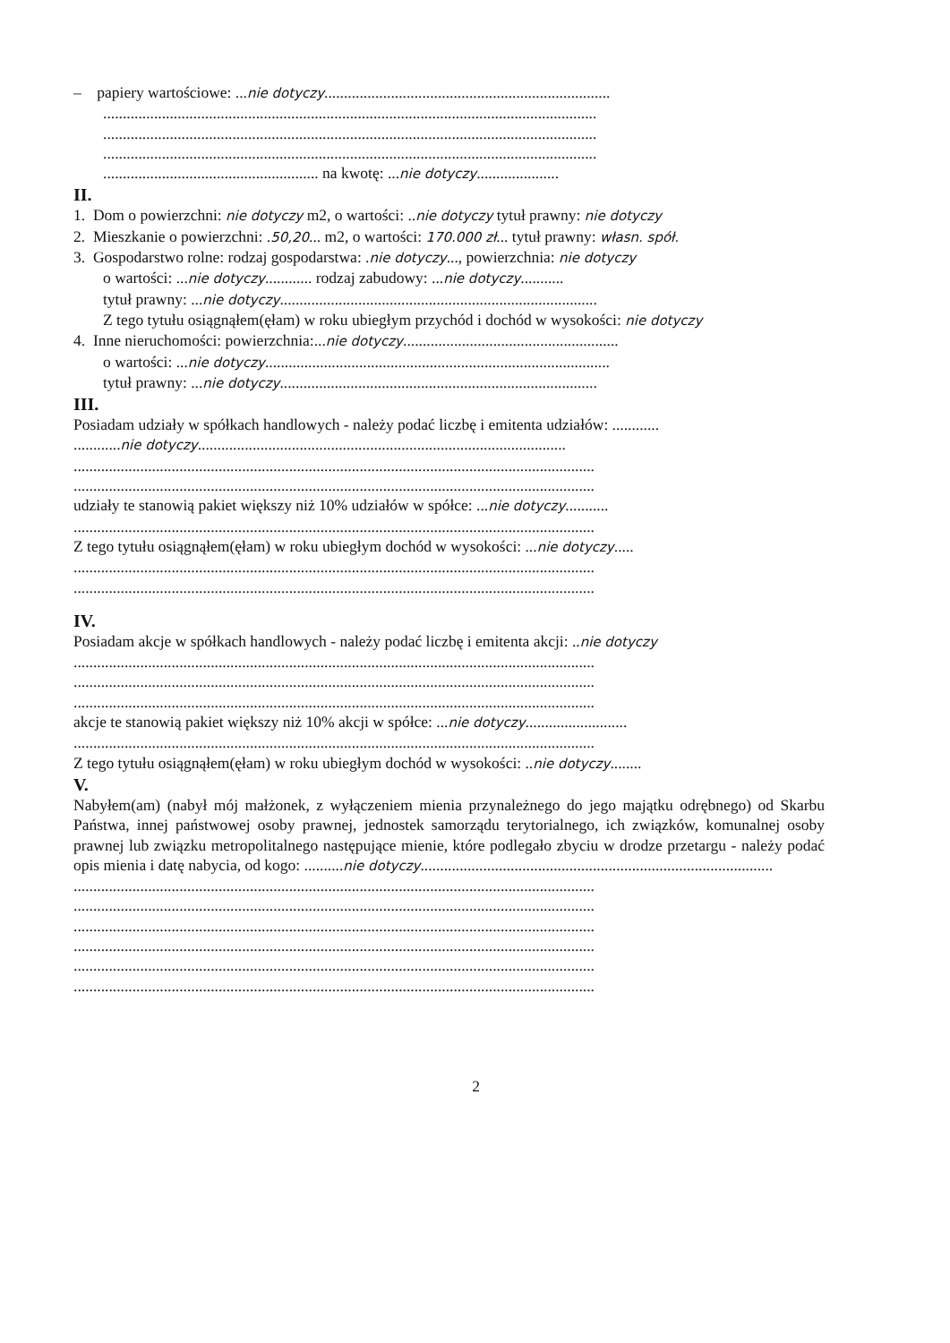– papiery wartościowe: ...nie dotyczy.........................................................................
..............................................................................................................................
..............................................................................................................................
..............................................................................................................................
....................................................... na kwotę: ...nie dotyczy.....................
II.
1. Dom o powierzchni: nie dotyczy m2, o wartości: ..nie dotyczy tytuł prawny: nie dotyczy
2. Mieszkanie o powierzchni: .50,20... m2, o wartości: 170.000 zł... tytuł prawny: własn. spół.
3. Gospodarstwo rolne: rodzaj gospodarstwa: .nie dotyczy..., powierzchnia: nie dotyczy
o wartości: ...nie dotyczy............ rodzaj zabudowy: ...nie dotyczy...........
tytuł prawny: ...nie dotyczy.................................................................................
Z tego tytułu osiągnąłem(ęłam) w roku ubiegłym przychód i dochód w wysokości: nie dotyczy
4. Inne nieruchomości: powierzchnia:...nie dotyczy.......................................................
o wartości: ...nie dotyczy........................................................................................
tytuł prawny: ...nie dotyczy.................................................................................
III.
Posiadam udziały w spółkach handlowych - należy podać liczbę i emitenta udziałów: ............
............nie dotyczy..............................................................................................
.....................................................................................................................................
.....................................................................................................................................
udziały te stanowią pakiet większy niż 10% udziałów w spółce: ...nie dotyczy...........
.....................................................................................................................................
Z tego tytułu osiągnąłem(ęłam) w roku ubiegłym dochód w wysokości: ...nie dotyczy.....
.....................................................................................................................................
.....................................................................................................................................
IV.
Posiadam akcje w spółkach handlowych - należy podać liczbę i emitenta akcji: ..nie dotyczy
.....................................................................................................................................
.....................................................................................................................................
.....................................................................................................................................
akcje te stanowią pakiet większy niż 10% akcji w spółce: ...nie dotyczy..........................
.....................................................................................................................................
Z tego tytułu osiągnąłem(ęłam) w roku ubiegłym dochód w wysokości: ..nie dotyczy........
V.
Nabyłem(am) (nabył mój małżonek, z wyłączeniem mienia przynależnego do jego majątku odrębnego) od Skarbu Państwa, innej państwowej osoby prawnej, jednostek samorządu terytorialnego, ich związków, komunalnej osoby prawnej lub związku metropolitalnego następujące mienie, które podlegało zbyciu w drodze przetargu - należy podać opis mienia i datę nabycia, od kogo: ..........nie dotyczy..........................................................................................
.....................................................................................................................................
.....................................................................................................................................
.....................................................................................................................................
.....................................................................................................................................
.....................................................................................................................................
.....................................................................................................................................
2